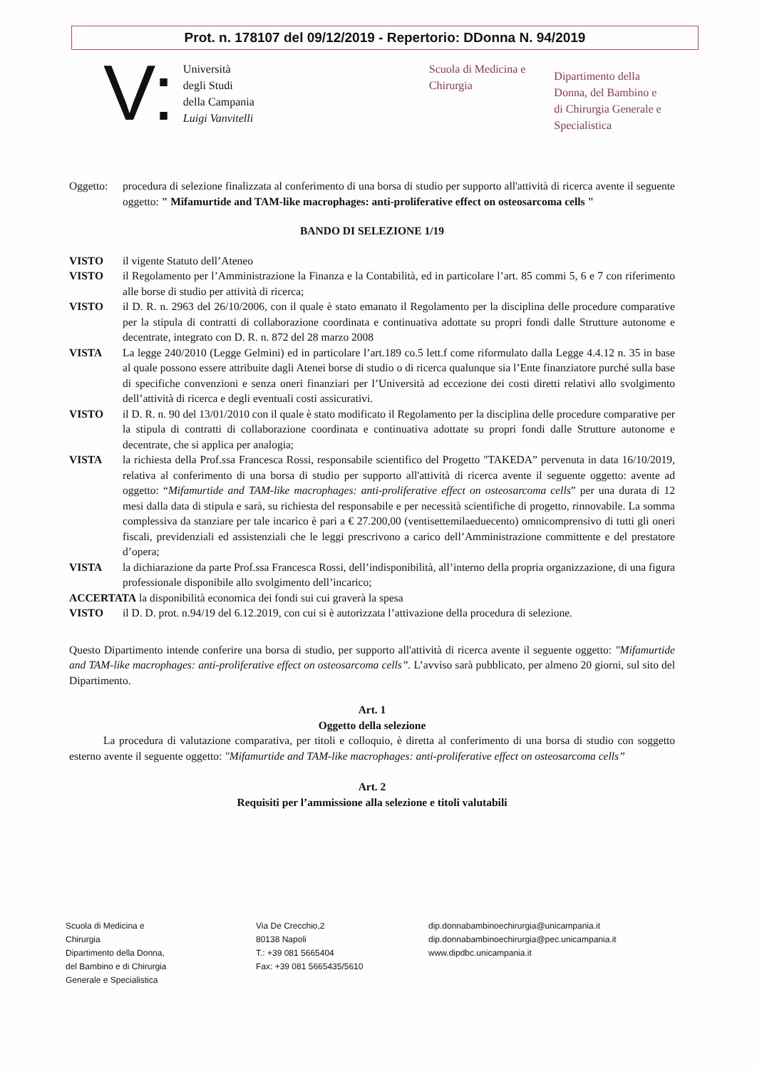Prot. n. 178107 del 09/12/2019 - Repertorio: DDonna N. 94/2019
V:
Università
degli Studi
della Campania
Luigi Vanvitelli
Scuola di Medicina e
Chirurgia
Dipartimento della
Donna, del Bambino e
di Chirurgia Generale e
Specialistica
Oggetto: procedura di selezione finalizzata al conferimento di una borsa di studio per supporto all'attività di ricerca avente il seguente oggetto: " Mifamurtide and TAM-like macrophages: anti-proliferative effect on osteosarcoma cells "
BANDO DI SELEZIONE 1/19
VISTO il vigente Statuto dell’Ateneo
VISTO il Regolamento per l’Amministrazione la Finanza e la Contabilità, ed in particolare l’art. 85 commi 5, 6 e 7 con riferimento alle borse di studio per attività di ricerca;
VISTO il D. R. n. 2963 del 26/10/2006, con il quale è stato emanato il Regolamento per la disciplina delle procedure comparative per la stipula di contratti di collaborazione coordinata e continuativa adottate su propri fondi dalle Strutture autonome e decentrate, integrato con D. R. n. 872 del 28 marzo 2008
VISTA La legge 240/2010 (Legge Gelmini) ed in particolare l’art.189 co.5 lett.f come riformulato dalla Legge 4.4.12 n. 35 in base al quale possono essere attribuite dagli Atenei borse di studio o di ricerca qualunque sia l’Ente finanziatore purché sulla base di specifiche convenzioni e senza oneri finanziari per l’Università ad eccezione dei costi diretti relativi allo svolgimento dell’attività di ricerca e degli eventuali costi assicurativi.
VISTO il D. R. n. 90 del 13/01/2010 con il quale è stato modificato il Regolamento per la disciplina delle procedure comparative per la stipula di contratti di collaborazione coordinata e continuativa adottate su propri fondi dalle Strutture autonome e decentrate, che si applica per analogia;
VISTA la richiesta della Prof.ssa Francesca Rossi, responsabile scientifico del Progetto "TAKEDA” pervenuta in data 16/10/2019, relativa al conferimento di una borsa di studio per supporto all'attività di ricerca avente il seguente oggetto: avente ad oggetto: “Mifamurtide and TAM-like macrophages: anti-proliferative effect on osteosarcoma cells” per una durata di 12 mesi dalla data di stipula e sarà, su richiesta del responsabile e per necessità scientifiche di progetto, rinnovabile. La somma complessiva da stanziare per tale incarico è pari a € 27.200,00 (ventisettemilaeduecento) omnicomprensivo di tutti gli oneri fiscali, previdenziali ed assistenziali che le leggi prescrivono a carico dell’Amministrazione committente e del prestatore d’opera;
VISTA la dichiarazione da parte Prof.ssa Francesca Rossi, dell’indisponibilità, all’interno della propria organizzazione, di una figura professionale disponibile allo svolgimento dell’incarico;
ACCERTATA la disponibilità economica dei fondi sui cui graverà la spesa
VISTO il D. D. prot. n.94/19 del 6.12.2019, con cui si è autorizzata l’attivazione della procedura di selezione.
Questo Dipartimento intende conferire una borsa di studio, per supporto all'attività di ricerca avente il seguente oggetto: "Mifamurtide and TAM-like macrophages: anti-proliferative effect on osteosarcoma cells”. L’avviso sarà pubblicato, per almeno 20 giorni, sul sito del Dipartimento.
Art. 1
Oggetto della selezione
La procedura di valutazione comparativa, per titoli e colloquio, è diretta al conferimento di una borsa di studio con soggetto esterno avente il seguente oggetto: "Mifamurtide and TAM-like macrophages: anti-proliferative effect on osteosarcoma cells”
Art. 2
Requisiti per l’ammissione alla selezione e titoli valutabili
Scuola di Medicina e
Chirurgia
Dipartimento della Donna,
del Bambino e di Chirurgia
Generale e Specialistica
Via De Crecchio,2
80138 Napoli
T.: +39 081 5665404
Fax: +39 081 5665435/5610
dip.donnabambinoechirurgia@unicampania.it
dip.donnabambinoechirurgia@pec.unicampania.it
www.dipdbc.unicampania.it